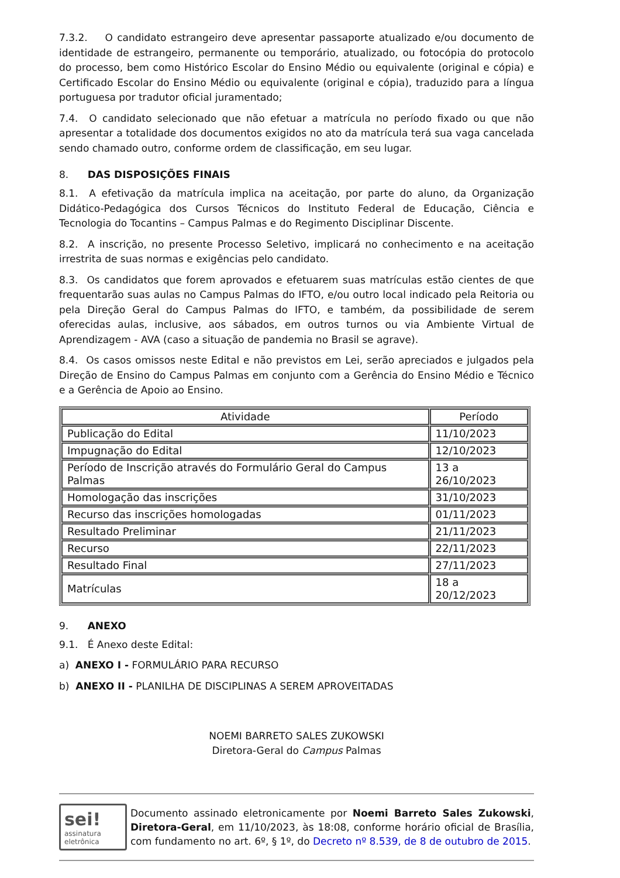7.3.2. O candidato estrangeiro deve apresentar passaporte atualizado e/ou documento de identidade de estrangeiro, permanente ou temporário, atualizado, ou fotocópia do protocolo do processo, bem como Histórico Escolar do Ensino Médio ou equivalente (original e cópia) e Certificado Escolar do Ensino Médio ou equivalente (original e cópia), traduzido para a língua portuguesa por tradutor oficial juramentado;
7.4. O candidato selecionado que não efetuar a matrícula no período fixado ou que não apresentar a totalidade dos documentos exigidos no ato da matrícula terá sua vaga cancelada sendo chamado outro, conforme ordem de classificação, em seu lugar.
8. DAS DISPOSIÇÕES FINAIS
8.1. A efetivação da matrícula implica na aceitação, por parte do aluno, da Organização Didático-Pedagógica dos Cursos Técnicos do Instituto Federal de Educação, Ciência e Tecnologia do Tocantins – Campus Palmas e do Regimento Disciplinar Discente.
8.2. A inscrição, no presente Processo Seletivo, implicará no conhecimento e na aceitação irrestrita de suas normas e exigências pelo candidato.
8.3. Os candidatos que forem aprovados e efetuarem suas matrículas estão cientes de que frequentarão suas aulas no Campus Palmas do IFTO, e/ou outro local indicado pela Reitoria ou pela Direção Geral do Campus Palmas do IFTO, e também, da possibilidade de serem oferecidas aulas, inclusive, aos sábados, em outros turnos ou via Ambiente Virtual de Aprendizagem - AVA (caso a situação de pandemia no Brasil se agrave).
8.4. Os casos omissos neste Edital e não previstos em Lei, serão apreciados e julgados pela Direção de Ensino do Campus Palmas em conjunto com a Gerência do Ensino Médio e Técnico e a Gerência de Apoio ao Ensino.
| Atividade | Período |
| --- | --- |
| Publicação do Edital | 11/10/2023 |
| Impugnação do Edital | 12/10/2023 |
| Período de Inscrição através do Formulário Geral do Campus Palmas | 13 a 26/10/2023 |
| Homologação das inscrições | 31/10/2023 |
| Recurso das inscrições homologadas | 01/11/2023 |
| Resultado Preliminar | 21/11/2023 |
| Recurso | 22/11/2023 |
| Resultado Final | 27/11/2023 |
| Matrículas | 18 a 20/12/2023 |
9. ANEXO
9.1. É Anexo deste Edital:
a) ANEXO I - FORMULÁRIO PARA RECURSO
b) ANEXO II - PLANILHA DE DISCIPLINAS A SEREM APROVEITADAS
NOEMI BARRETO SALES ZUKOWSKI
Diretora-Geral do Campus Palmas
sei!
assinatura eletrônica
Documento assinado eletronicamente por Noemi Barreto Sales Zukowski, Diretora-Geral, em 11/10/2023, às 18:08, conforme horário oficial de Brasília, com fundamento no art. 6º, § 1º, do Decreto nº 8.539, de 8 de outubro de 2015.